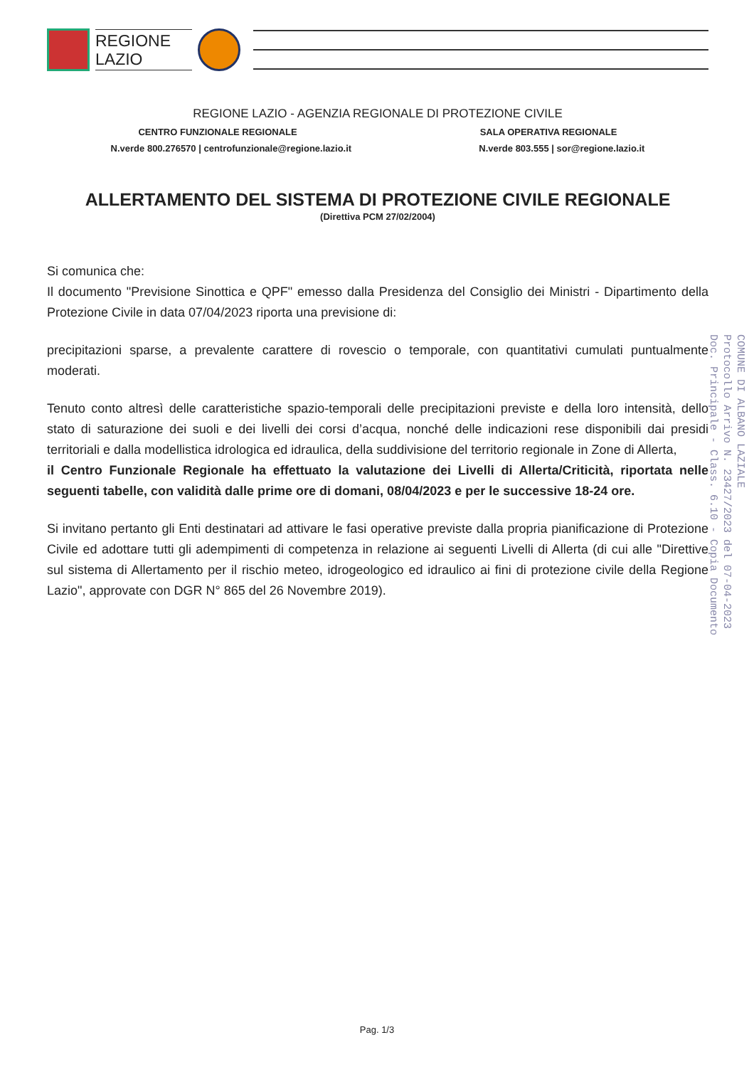REGIONE
LAZIO
REGIONE LAZIO - AGENZIA REGIONALE DI PROTEZIONE CIVILE
CENTRO FUNZIONALE REGIONALE SALA OPERATIVA REGIONALE
N.verde 800.276570 | centrofunzionale@regione.lazio.it N.verde 803.555 | sor@regione.lazio.it
ALLERTAMENTO DEL SISTEMA DI PROTEZIONE CIVILE REGIONALE
(Direttiva PCM 27/02/2004)
Si comunica che:
Il documento "Previsione Sinottica e QPF" emesso dalla Presidenza del Consiglio dei Ministri - Dipartimento della Protezione Civile in data 07/04/2023 riporta una previsione di:
precipitazioni sparse, a prevalente carattere di rovescio o temporale, con quantitativi cumulati puntualmente moderati.
Tenuto conto altresì delle caratteristiche spazio-temporali delle precipitazioni previste e della loro intensità, dello stato di saturazione dei suoli e dei livelli dei corsi d’acqua, nonché delle indicazioni rese disponibili dai presidi territoriali e dalla modellistica idrologica ed idraulica, della suddivisione del territorio regionale in Zone di Allerta,
il Centro Funzionale Regionale ha effettuato la valutazione dei Livelli di Allerta/Criticità, riportata nelle seguenti tabelle, con validità dalle prime ore di domani, 08/04/2023 e per le successive 18-24 ore.
Si invitano pertanto gli Enti destinatari ad attivare le fasi operative previste dalla propria pianificazione di Protezione Civile ed adottare tutti gli adempimenti di competenza in relazione ai seguenti Livelli di Allerta (di cui alle "Direttive sul sistema di Allertamento per il rischio meteo, idrogeologico ed idraulico ai fini di protezione civile della Regione Lazio", approvate con DGR N° 865 del 26 Novembre 2019).
COMUNE DI ALBANO LAZIALE
Protocollo Arrivo N. 23427/2023 del 07-04-2023
Doc. Principale - Class. 6.10 - Copia Documento
Pag. 1/3